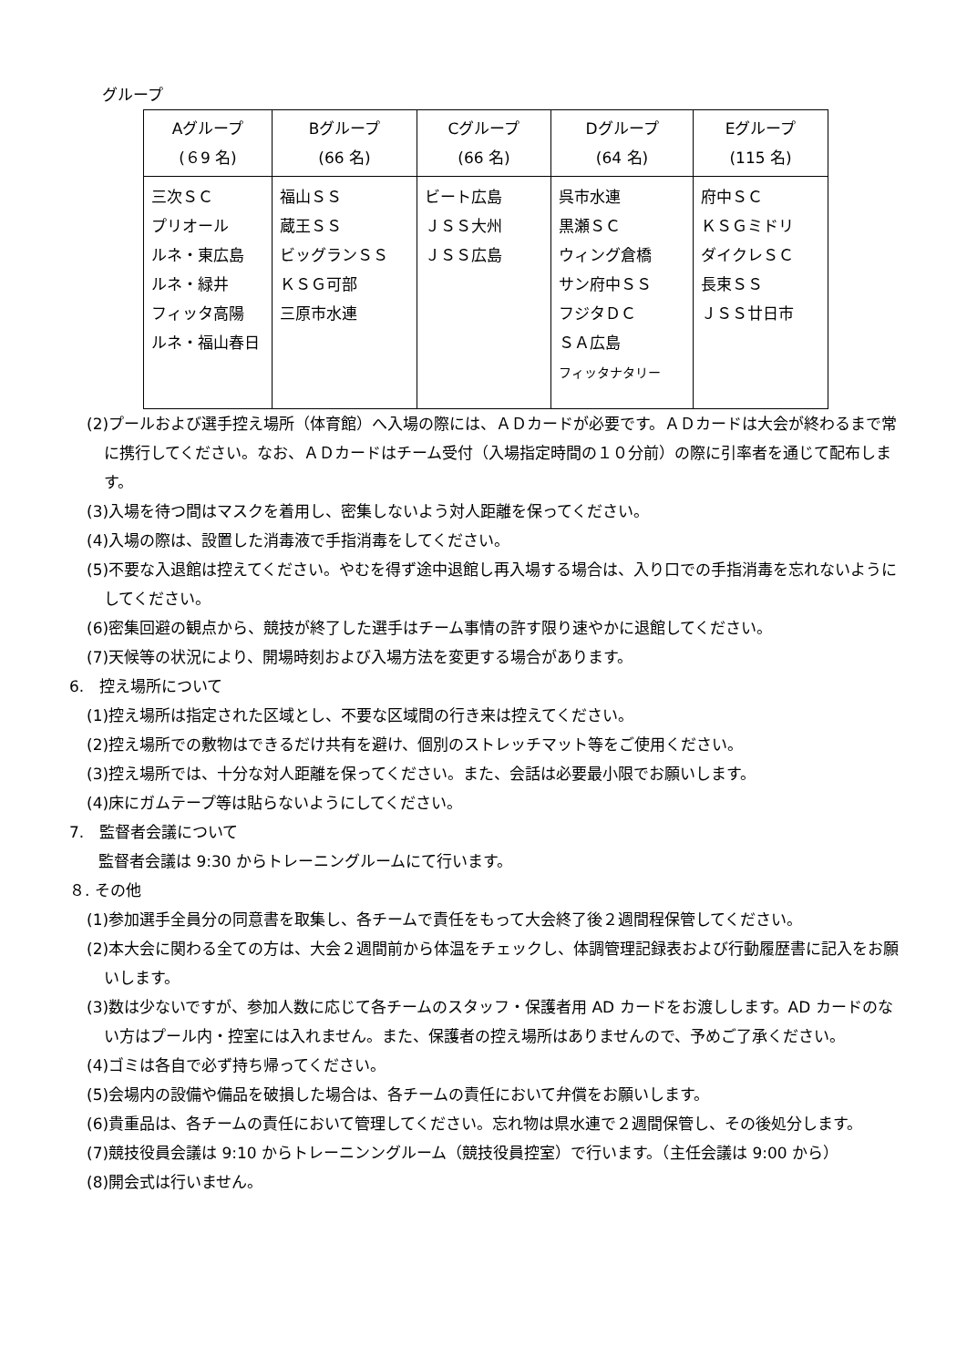グループ
| Aグループ (６9 名) | Bグループ (66 名) | Cグループ (66 名) | Dグループ (64 名) | Eグループ (115 名) |
| --- | --- | --- | --- | --- |
| 三次ＳＣ プリオール ルネ・東広島 ルネ・緑井 フィッタ高陽 ルネ・福山春日 | 福山ＳＳ 蔵王ＳＳ ビッグランＳＳ ＫＳＧ可部 三原市水連 | ビート広島 ＪＳＳ大州 ＪＳＳ広島 | 呉市水連 黒瀬ＳＣ ウィング倉橋 サン府中ＳＳ フジタＤＣ ＳＡ広島 フィッタナタリー | 府中ＳＣ ＫＳＧミドリ ダイクレＳＣ 長束ＳＳ ＪＳＳ廿日市 |
(2)プールおよび選手控え場所（体育館）へ入場の際には、ＡＤカードが必要です。ＡＤカードは大会が終わるまで常に携行してください。なお、ＡＤカードはチーム受付（入場指定時間の１０分前）の際に引率者を通じて配布します。
(3)入場を待つ間はマスクを着用し、密集しないよう対人距離を保ってください。
(4)入場の際は、設置した消毒液で手指消毒をしてください。
(5)不要な入退館は控えてください。やむを得ず途中退館し再入場する場合は、入り口での手指消毒を忘れないようにしてください。
(6)密集回避の観点から、競技が終了した選手はチーム事情の許す限り速やかに退館してください。
(7)天候等の状況により、開場時刻および入場方法を変更する場合があります。
6.　控え場所について
(1)控え場所は指定された区域とし、不要な区域間の行き来は控えてください。
(2)控え場所での敷物はできるだけ共有を避け、個別のストレッチマット等をご使用ください。
(3)控え場所では、十分な対人距離を保ってください。また、会話は必要最小限でお願いします。
(4)床にガムテープ等は貼らないようにしてください。
7.　監督者会議について
監督者会議は 9:30 からトレーニングルームにて行います。
８. その他
(1)参加選手全員分の同意書を取集し、各チームで責任をもって大会終了後２週間程保管してください。
(2)本大会に関わる全ての方は、大会２週間前から体温をチェックし、体調管理記録表および行動履歴書に記入をお願いします。
(3)数は少ないですが、参加人数に応じて各チームのスタッフ・保護者用 AD カードをお渡しします。AD カードのない方はプール内・控室には入れません。また、保護者の控え場所はありませんので、予めご了承ください。
(4)ゴミは各自で必ず持ち帰ってください。
(5)会場内の設備や備品を破損した場合は、各チームの責任において弁償をお願いします。
(6)貴重品は、各チームの責任において管理してください。忘れ物は県水連で２週間保管し、その後処分します。
(7)競技役員会議は 9:10 からトレーニンングルーム（競技役員控室）で行います。（主任会議は 9:00 から）
(8)開会式は行いません。